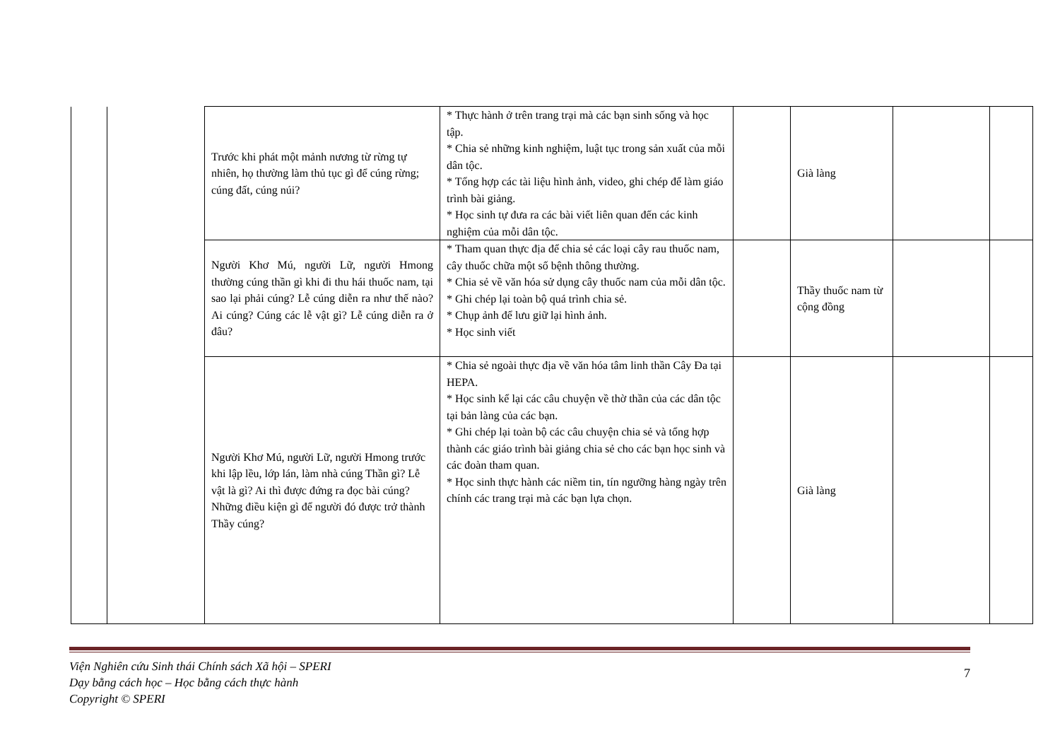| | | Trước khi phát một mảnh nương từ rừng tự nhiên, họ thường làm thủ tục gì để cúng rừng; cúng đất, cúng núi? | * Thực hành ở trên trang trại mà các bạn sinh sống và học tập. * Chia sẻ những kinh nghiệm, luật tục trong sản xuất của mỗi dân tộc. * Tổng hợp các tài liệu hình ảnh, video, ghi chép để làm giáo trình bài giảng. * Học sinh tự đưa ra các bài viết liên quan đến các kinh nghiệm của mỗi dân tộc. | | Già làng | | |
| | | Người Khơ Mú, người Lữ, người Hmong thường cúng thần gì khi đi thu hái thuốc nam, tại sao lại phải cúng? Lễ cúng diễn ra như thế nào? Ai cúng? Cúng các lễ vật gì? Lễ cúng diễn ra ở đâu? | * Tham quan thực địa để chia sẻ các loại cây rau thuốc nam, cây thuốc chữa một số bệnh thông thường. * Chia sẻ về văn hóa sử dụng cây thuốc nam của mỗi dân tộc. * Ghi chép lại toàn bộ quá trình chia sẻ. * Chụp ảnh để lưu giữ lại hình ảnh. * Học sinh viết | | Thầy thuốc nam từ cộng đồng | | |
| | | Người Khơ Mú, người Lữ, người Hmong trước khi lập lều, lớp lán, làm nhà cúng Thần gì? Lễ vật là gì? Ai thì được đứng ra đọc bài cúng? Những điều kiện gì để người đó được trở thành Thầy cúng? | * Chia sẻ ngoài thực địa về văn hóa tâm linh thần Cây Đa tại HEPA. * Học sinh kể lại các câu chuyện về thờ thần của các dân tộc tại bản làng của các bạn. * Ghi chép lại toàn bộ các câu chuyện chia sẻ và tổng hợp thành các giáo trình bài giảng chia sẻ cho các bạn học sinh và các đoàn tham quan. * Học sinh thực hành các niềm tin, tín ngưỡng hàng ngày trên chính các trang trại mà các bạn lựa chọn. | | Già làng | | |
Viện Nghiên cứu Sinh thái Chính sách Xã hội – SPERI
Dạy bằng cách học – Học bằng cách thực hành
Copyright © SPERI
7